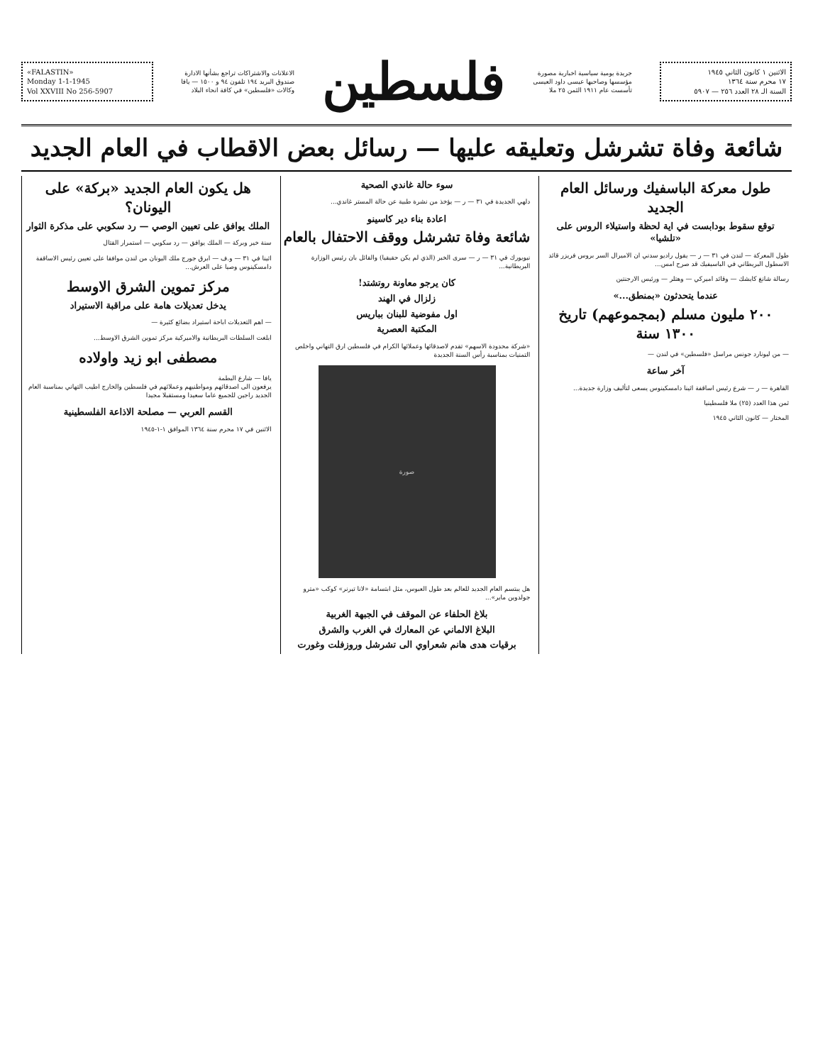الاثنين ١ كانون الثاني ١٩٤٥
١٧ محرم سنة ١٣٦٤
السنة الـ ٢٨ العدد ٢٥٦ — ٥٩٠٧
جريدة يومية سياسية اخبارية مصورة
مؤسسها وصاحبها عيسى داود العيسى
تأسست عام ١٩١١ الثمن ٢٥ ملا
فلسطين
الاعلانات والاشتراكات تراجع بشأنها الادارة
صندوق البريد ١٩٤ تلفون ٩٤ و ١٥٠٠ — يافا
وكالات «فلسطين» في كافة انحاء البلاد
«FALASTIN»
Monday 1-1-1945
Vol XXVIII No 256-5907
شائعة وفاة تشرشل وتعليقه عليها — رسائل بعض الاقطاب في العام الجديد
طول معركة الباسفيك ورسائل العام الجديد
توقع سقوط بودابست في اية لحظة واستيلاء الروس على «تلشيا»
طول المعركة — لندن في ٣١ — ر — يقول راديو سدني ان الاميرال السر بروس فريزر قائد الاسطول البريطاني في الباسيفيك قد صرح امس...
رسالة شانغ كايشك — وقائد اميركي — وهتلر — ورئيس الارجنتين
عندما يتحدثون «بمنطق...»
٢٠٠ مليون مسلم (بمجموعهم) تاريخ ١٣٠٠ سنة
— من ليونارد جونس مراسل «فلسطين» في لندن —
آخر ساعة
القاهرة — ر — شرع رئيس اساقفة اثينا دامسكينوس يسعى لتأليف وزارة جديدة...
ثمن هذا العدد (٢٥) ملا فلسطينيا
المختار — كانون الثاني ١٩٤٥
سوء حالة غاندي الصحية
دلهي الجديدة في ٣١ — ر — يؤخذ من نشرة طبية عن حالة المستر غاندي...
اعادة بناء دير كاسينو
شائعة وفاة تشرشل ووقف الاحتفال بالعام
نيويورك في ٣١ — ر — سرى الخبر (الذي لم يكن حقيقيا) والقائل بان رئيس الوزارة البريطانية...
كان يرجو معاونة روتشتد!
زلزال في الهند
اول مفوضية للبنان بباريس
المكتبة العصرية
«شركة محدودة الاسهم» تقدم لاصدقائها وعملائها الكرام في فلسطين ارق التهاني واخلص التمنيات بمناسبة رأس السنة الجديدة
صورة
هل يبتسم العام الجديد للعالم بعد طول العبوس، مثل ابتسامة «لانا تيرنر» كوكب «مترو جولدوين ماير»...
بلاغ الحلفاء عن الموقف في الجبهة الغربية
البلاغ الالماني عن المعارك في الغرب والشرق
برقيات هدى هانم شعراوي الى تشرشل وروزفلت وغورت
هل يكون العام الجديد «بركة» على اليونان؟
الملك يوافق على تعيين الوصي — رد سكوبي على مذكرة الثوار
سنة خير وبركة — الملك يوافق — رد سكوبي — استمرار القتال
اثينا في ٣١ — و.ف — ابرق جورج ملك اليونان من لندن موافقا على تعيين رئيس الاساقفة دامسكينوس وصيا على العرش...
مركز تموين الشرق الاوسط
يدخل تعديلات هامة على مراقبة الاستيراد
— اهم التعديلات اباحة استيراد بضائع كثيرة —
ابلغت السلطات البريطانية والاميركية مركز تموين الشرق الاوسط...
مصطفى ابو زيد واولاده
يافا — شارع البطمة
يرفعون الى اصدقائهم ومواطنيهم وعملائهم في فلسطين والخارج اطيب التهاني بمناسبة العام الجديد راجين للجميع عاما سعيدا ومستقبلا مجيدا
القسم العربي — مصلحة الاذاعة الفلسطينية
الاثنين في ١٧ محرم سنة ١٣٦٤ الموافق ١-١-١٩٤٥